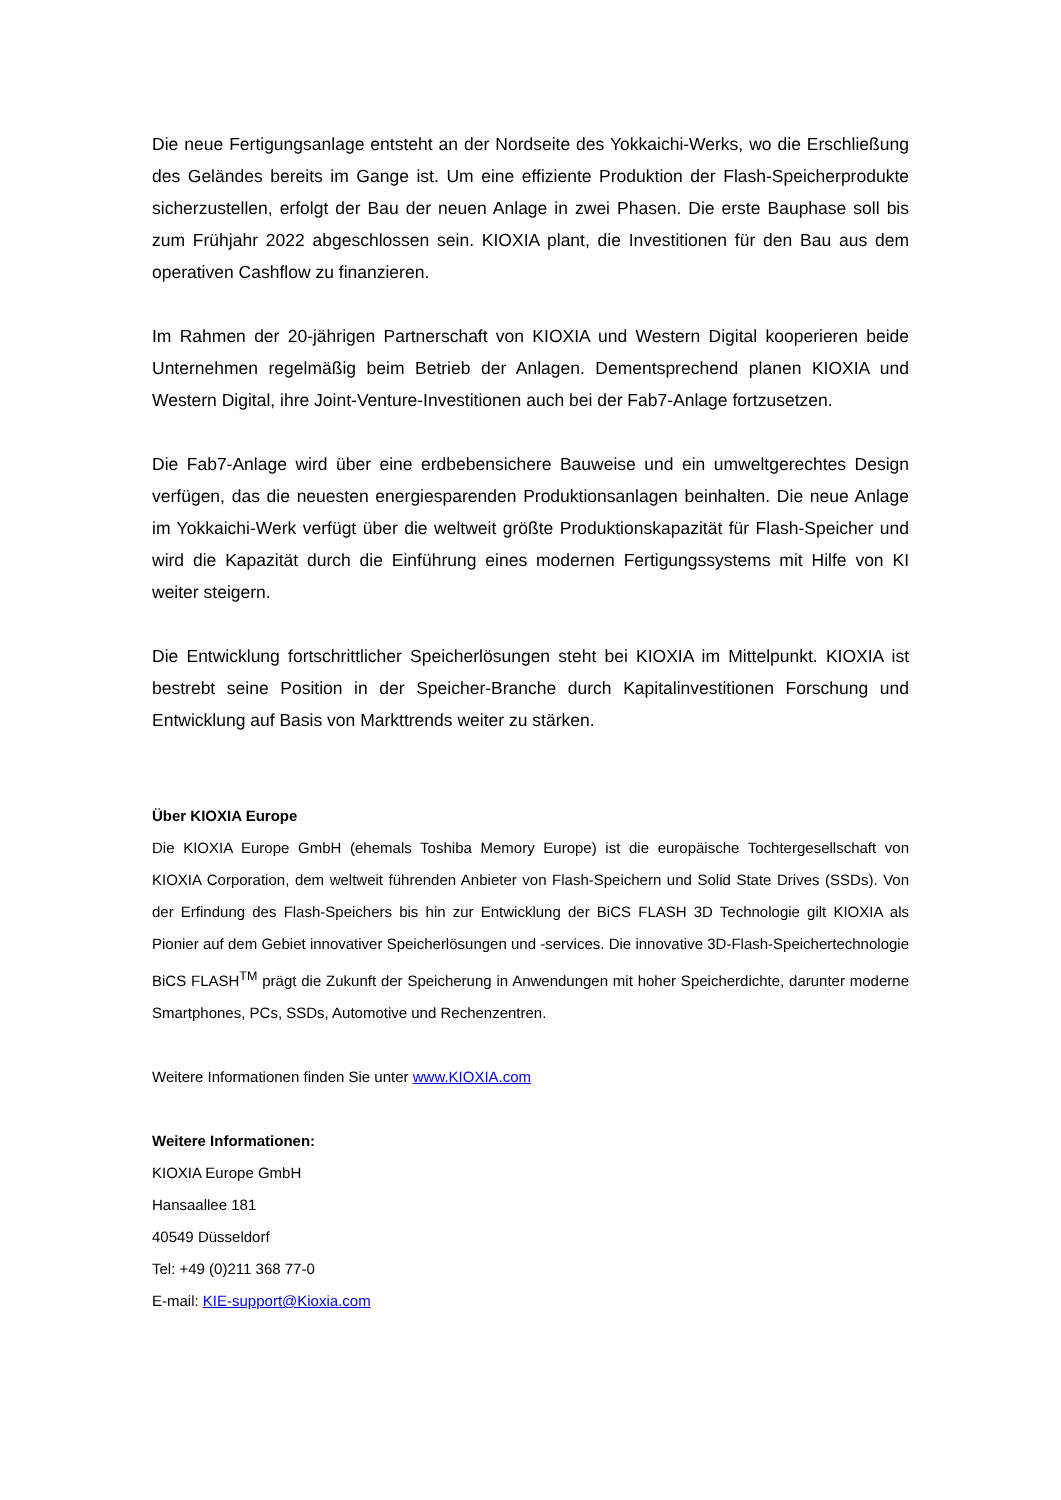Die neue Fertigungsanlage entsteht an der Nordseite des Yokkaichi-Werks, wo die Erschließung des Geländes bereits im Gange ist. Um eine effiziente Produktion der Flash-Speicherprodukte sicherzustellen, erfolgt der Bau der neuen Anlage in zwei Phasen. Die erste Bauphase soll bis zum Frühjahr 2022 abgeschlossen sein. KIOXIA plant, die Investitionen für den Bau aus dem operativen Cashflow zu finanzieren.
Im Rahmen der 20-jährigen Partnerschaft von KIOXIA und Western Digital kooperieren beide Unternehmen regelmäßig beim Betrieb der Anlagen. Dementsprechend planen KIOXIA und Western Digital, ihre Joint-Venture-Investitionen auch bei der Fab7-Anlage fortzusetzen.
Die Fab7-Anlage wird über eine erdbebensichere Bauweise und ein umweltgerechtes Design verfügen, das die neuesten energiesparenden Produktionsanlagen beinhalten. Die neue Anlage im Yokkaichi-Werk verfügt über die weltweit größte Produktionskapazität für Flash-Speicher und wird die Kapazität durch die Einführung eines modernen Fertigungssystems mit Hilfe von KI weiter steigern.
Die Entwicklung fortschrittlicher Speicherlösungen steht bei KIOXIA im Mittelpunkt. KIOXIA ist bestrebt seine Position in der Speicher-Branche durch Kapitalinvestitionen Forschung und Entwicklung auf Basis von Markttrends weiter zu stärken.
Über KIOXIA Europe
Die KIOXIA Europe GmbH (ehemals Toshiba Memory Europe) ist die europäische Tochtergesellschaft von KIOXIA Corporation, dem weltweit führenden Anbieter von Flash-Speichern und Solid State Drives (SSDs). Von der Erfindung des Flash-Speichers bis hin zur Entwicklung der BiCS FLASH 3D Technologie gilt KIOXIA als Pionier auf dem Gebiet innovativer Speicherlösungen und -services. Die innovative 3D-Flash-Speichertechnologie BiCS FLASH<sup>TM</sup> prägt die Zukunft der Speicherung in Anwendungen mit hoher Speicherdichte, darunter moderne Smartphones, PCs, SSDs, Automotive und Rechenzentren.
Weitere Informationen finden Sie unter www.KIOXIA.com
Weitere Informationen:
KIOXIA Europe GmbH
Hansaallee 181
40549 Düsseldorf
Tel: +49 (0)211 368 77-0
E-mail: KIE-support@Kioxia.com